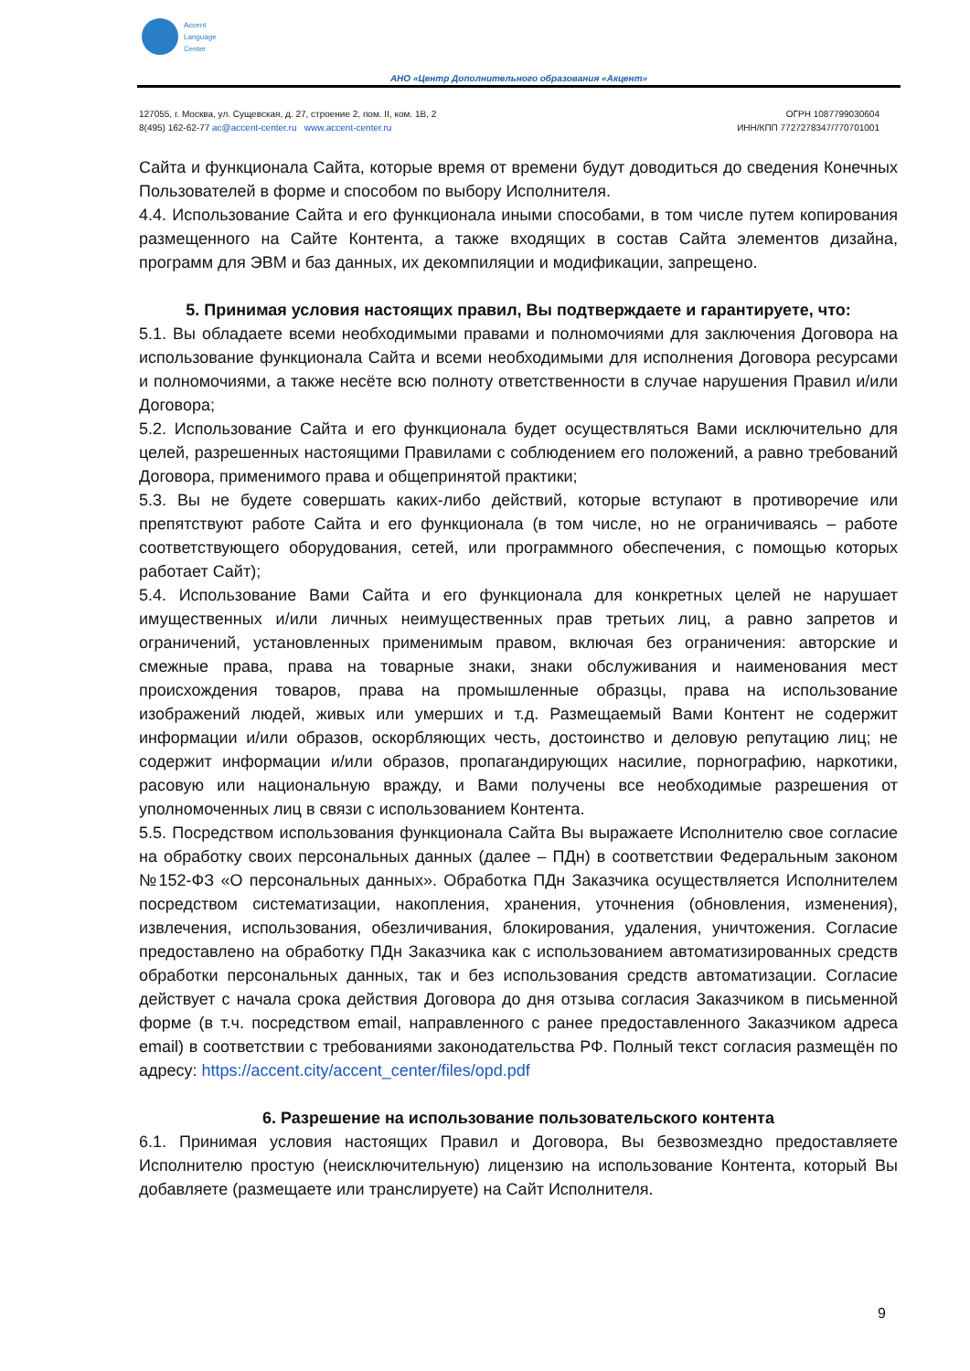Accent
Language
Center
АНО «Центр Дополнительного образования «Акцент»
127055, г. Москва, ул. Сущевская, д. 27, строение 2, пом. II, ком. 1В, 2
8(495) 162-62-77 ac@accent-center.ru www.accent-center.ru
ОГРН 1087799030604
ИНН/КПП 7727278347/770701001
Сайта и функционала Сайта, которые время от времени будут доводиться до сведения Конечных Пользователей в форме и способом по выбору Исполнителя.
4.4. Использование Сайта и его функционала иными способами, в том числе путем копирования размещенного на Сайте Контента, а также входящих в состав Сайта элементов дизайна, программ для ЭВМ и баз данных, их декомпиляции и модификации, запрещено.
5. Принимая условия настоящих правил, Вы подтверждаете и гарантируете, что:
5.1. Вы обладаете всеми необходимыми правами и полномочиями для заключения Договора на использование функционала Сайта и всеми необходимыми для исполнения Договора ресурсами и полномочиями, а также несёте всю полноту ответственности в случае нарушения Правил и/или Договора;
5.2. Использование Сайта и его функционала будет осуществляться Вами исключительно для целей, разрешенных настоящими Правилами с соблюдением его положений, а равно требований Договора, применимого права и общепринятой практики;
5.3. Вы не будете совершать каких-либо действий, которые вступают в противоречие или препятствуют работе Сайта и его функционала (в том числе, но не ограничиваясь – работе соответствующего оборудования, сетей, или программного обеспечения, с помощью которых работает Сайт);
5.4. Использование Вами Сайта и его функционала для конкретных целей не нарушает имущественных и/или личных неимущественных прав третьих лиц, а равно запретов и ограничений, установленных применимым правом, включая без ограничения: авторские и смежные права, права на товарные знаки, знаки обслуживания и наименования мест происхождения товаров, права на промышленные образцы, права на использование изображений людей, живых или умерших и т.д. Размещаемый Вами Контент не содержит информации и/или образов, оскорбляющих честь, достоинство и деловую репутацию лиц; не содержит информации и/или образов, пропагандирующих насилие, порнографию, наркотики, расовую или национальную вражду, и Вами получены все необходимые разрешения от уполномоченных лиц в связи с использованием Контента.
5.5. Посредством использования функционала Сайта Вы выражаете Исполнителю свое согласие на обработку своих персональных данных (далее – ПДн) в соответствии Федеральным законом №152-ФЗ «О персональных данных». Обработка ПДн Заказчика осуществляется Исполнителем посредством систематизации, накопления, хранения, уточнения (обновления, изменения), извлечения, использования, обезличивания, блокирования, удаления, уничтожения. Согласие предоставлено на обработку ПДн Заказчика как с использованием автоматизированных средств обработки персональных данных, так и без использования средств автоматизации. Согласие действует с начала срока действия Договора до дня отзыва согласия Заказчиком в письменной форме (в т.ч. посредством email, направленного с ранее предоставленного Заказчиком адреса email) в соответствии с требованиями законодательства РФ. Полный текст согласия размещён по адресу: https://accent.city/accent_center/files/opd.pdf
6. Разрешение на использование пользовательского контента
6.1. Принимая условия настоящих Правил и Договора, Вы безвозмездно предоставляете Исполнителю простую (неисключительную) лицензию на использование Контента, который Вы добавляете (размещаете или транслируете) на Сайт Исполнителя.
9